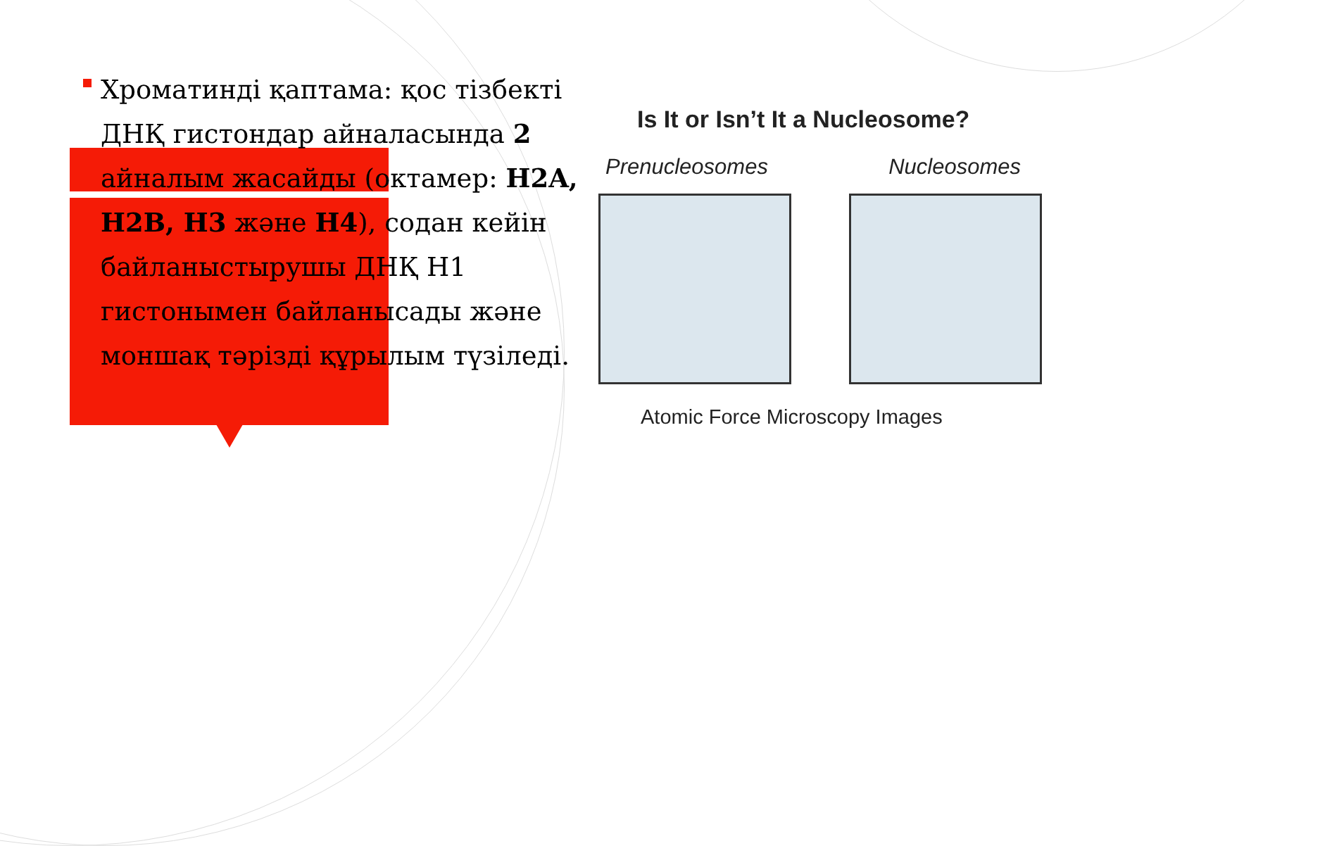Хроматинді қаптама: қос тізбекті ДНҚ гистондар айналасында 2 айналым жасайды (октамер: H2A, H2B, H3 және H4), содан кейін байланыстырушы ДНҚ H1 гистонымен байланысады және моншақ тәрізді құрылым түзіледі.
Is It or Isn’t It a Nucleosome?
Prenucleosomes Nucleosomes
Atomic Force Microscopy Images